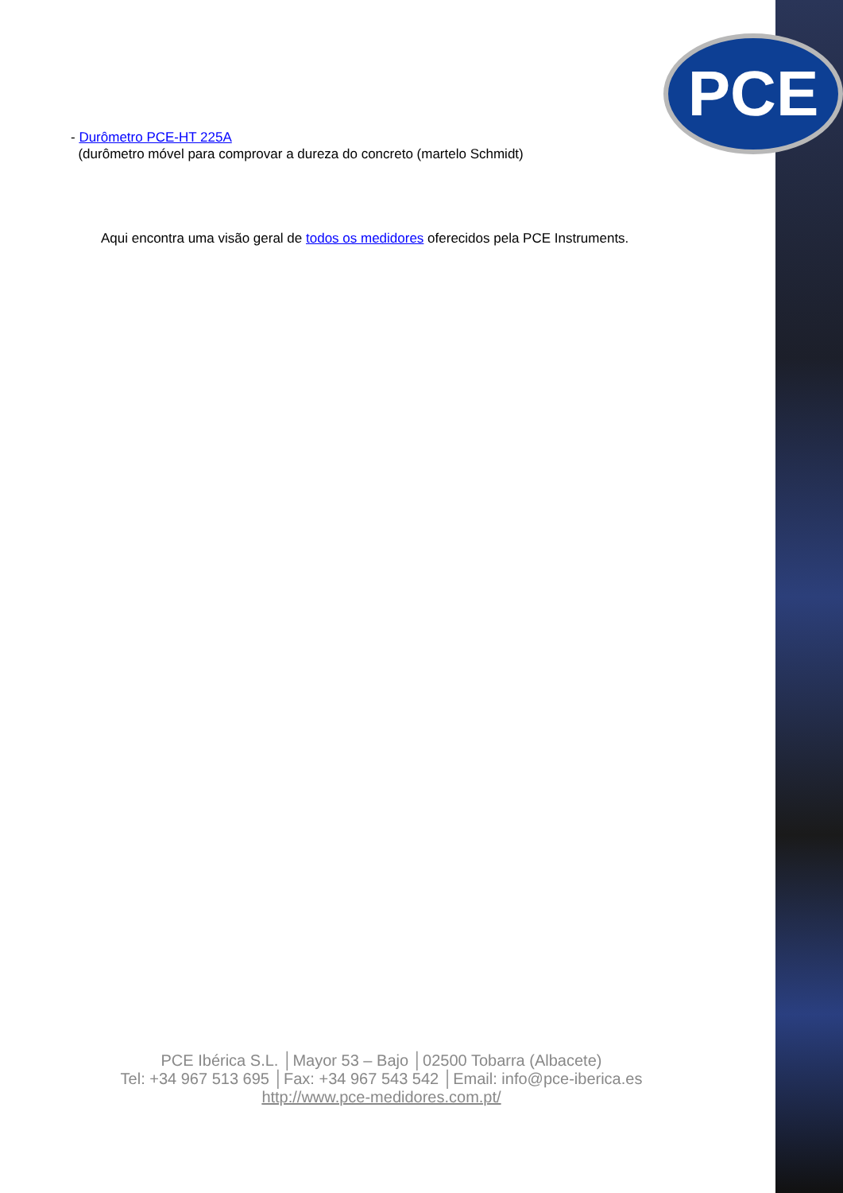PCE
- Durômetro PCE-HT 225A
(durômetro móvel para comprovar a dureza do concreto (martelo Schmidt)
Aqui encontra uma visão geral de todos os medidores oferecidos pela PCE Instruments.
PCE Ibérica S.L. │Mayor 53 – Bajo │02500 Tobarra (Albacete)
Tel: +34 967 513 695 │Fax: +34 967 543 542 │Email: info@pce-iberica.es
http://www.pce-medidores.com.pt/